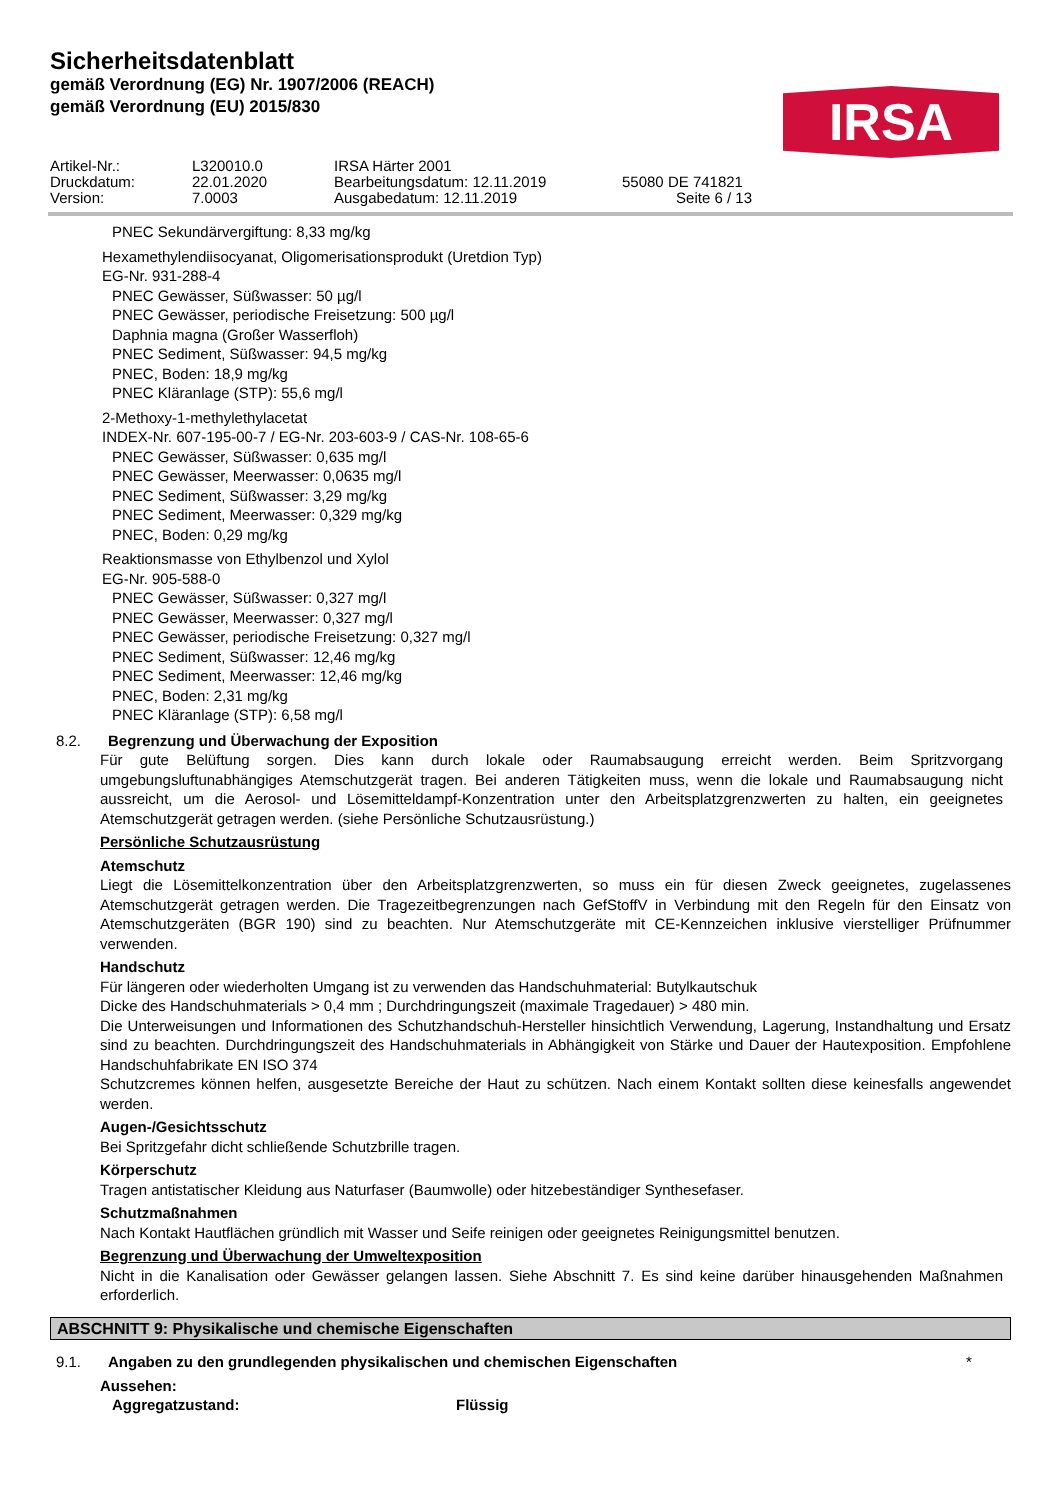Sicherheitsdatenblatt
gemäß Verordnung (EG) Nr. 1907/2006 (REACH)
gemäß Verordnung (EU) 2015/830
IRSA
Artikel-Nr.:
L320010.0
IRSA Härter 2001
Druckdatum:
22.01.2020
Bearbeitungsdatum: 12.11.2019
55080 DE 741821
Version:
7.0003
Ausgabedatum: 12.11.2019
Seite 6 / 13
PNEC Sekundärvergiftung: 8,33 mg/kg
Hexamethylendiisocyanat, Oligomerisationsprodukt (Uretdion Typ)
EG-Nr. 931-288-4
PNEC Gewässer, Süßwasser: 50 µg/l
PNEC Gewässer, periodische Freisetzung: 500 µg/l
Daphnia magna (Großer Wasserfloh)
PNEC Sediment, Süßwasser: 94,5 mg/kg
PNEC, Boden: 18,9 mg/kg
PNEC Kläranlage (STP): 55,6 mg/l
2-Methoxy-1-methylethylacetat
INDEX-Nr. 607-195-00-7 / EG-Nr. 203-603-9 / CAS-Nr. 108-65-6
PNEC Gewässer, Süßwasser: 0,635 mg/l
PNEC Gewässer, Meerwasser: 0,0635 mg/l
PNEC Sediment, Süßwasser: 3,29 mg/kg
PNEC Sediment, Meerwasser: 0,329 mg/kg
PNEC, Boden: 0,29 mg/kg
Reaktionsmasse von Ethylbenzol und Xylol
EG-Nr. 905-588-0
PNEC Gewässer, Süßwasser: 0,327 mg/l
PNEC Gewässer, Meerwasser: 0,327 mg/l
PNEC Gewässer, periodische Freisetzung: 0,327 mg/l
PNEC Sediment, Süßwasser: 12,46 mg/kg
PNEC Sediment, Meerwasser: 12,46 mg/kg
PNEC, Boden: 2,31 mg/kg
PNEC Kläranlage (STP): 6,58 mg/l
8.2. Begrenzung und Überwachung der Exposition
Für gute Belüftung sorgen. Dies kann durch lokale oder Raumabsaugung erreicht werden. Beim Spritzvorgang umgebungsluftunabhängiges Atemschutzgerät tragen. Bei anderen Tätigkeiten muss, wenn die lokale und Raumabsaugung nicht aussreicht, um die Aerosol- und Lösemitteldampf-Konzentration unter den Arbeitsplatzgrenzwerten zu halten, ein geeignetes Atemschutzgerät getragen werden. (siehe Persönliche Schutzausrüstung.)
Persönliche Schutzausrüstung
Atemschutz
Liegt die Lösemittelkonzentration über den Arbeitsplatzgrenzwerten, so muss ein für diesen Zweck geeignetes, zugelassenes Atemschutzgerät getragen werden. Die Tragezeitbegrenzungen nach GefStoffV in Verbindung mit den Regeln für den Einsatz von Atemschutzgeräten (BGR 190) sind zu beachten. Nur Atemschutzgeräte mit CE-Kennzeichen inklusive vierstelliger Prüfnummer verwenden.
Handschutz
Für längeren oder wiederholten Umgang ist zu verwenden das Handschuhmaterial: Butylkautschuk
Dicke des Handschuhmaterials > 0,4 mm ; Durchdringungszeit (maximale Tragedauer) > 480 min.
Die Unterweisungen und Informationen des Schutzhandschuh-Hersteller hinsichtlich Verwendung, Lagerung, Instandhaltung und Ersatz sind zu beachten. Durchdringungszeit des Handschuhmaterials in Abhängigkeit von Stärke und Dauer der Hautexposition. Empfohlene Handschuhfabrikate EN ISO 374
Schutzcremes können helfen, ausgesetzte Bereiche der Haut zu schützen. Nach einem Kontakt sollten diese keinesfalls angewendet werden.
Augen-/Gesichtsschutz
Bei Spritzgefahr dicht schließende Schutzbrille tragen.
Körperschutz
Tragen antistatischer Kleidung aus Naturfaser (Baumwolle) oder hitzebeständiger Synthesefaser.
Schutzmaßnahmen
Nach Kontakt Hautflächen gründlich mit Wasser und Seife reinigen oder geeignetes Reinigungsmittel benutzen.
Begrenzung und Überwachung der Umweltexposition
Nicht in die Kanalisation oder Gewässer gelangen lassen. Siehe Abschnitt 7. Es sind keine darüber hinausgehenden Maßnahmen erforderlich.
ABSCHNITT 9: Physikalische und chemische Eigenschaften
9.1. Angaben zu den grundlegenden physikalischen und chemischen Eigenschaften
*
Aussehen:
Aggregatzustand: Flüssig